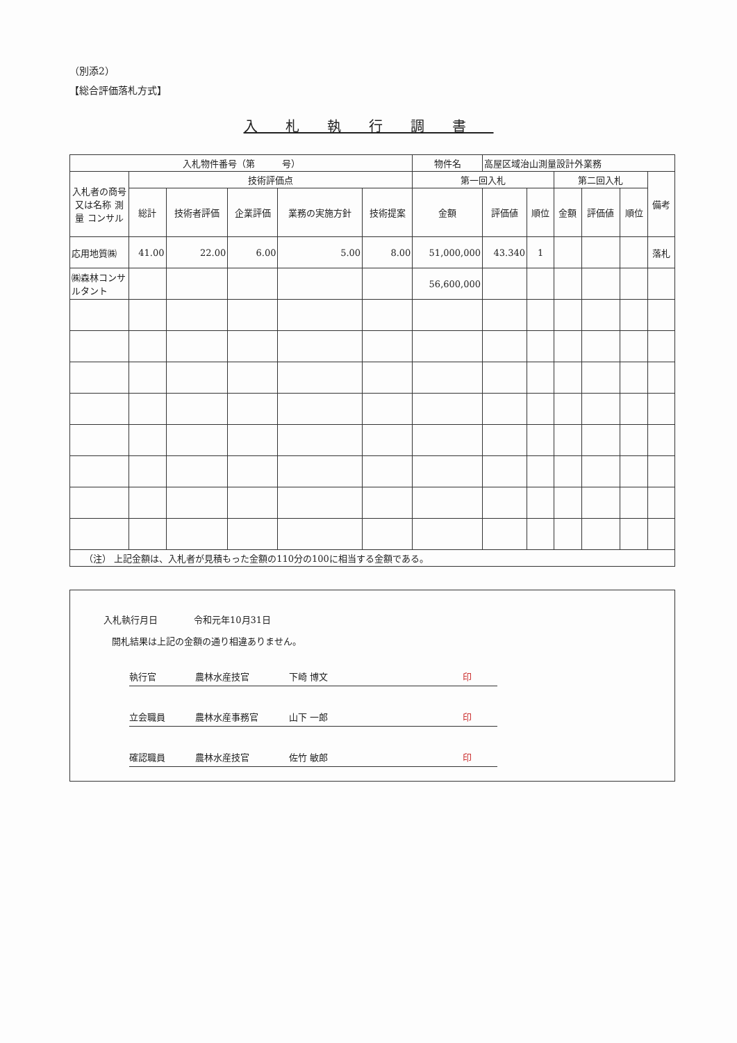（別添2）
【総合評価落札方式】
入札執行調書
| 入札物件番号（第 号） | | | | | | 物件名 | 高屋区域治山測量設計外業務 | | | | | |
| 入札者の商号又は名称 測量 コンサル | 技術評価点 | | | | | 第一回入札 | | | 第二回入札 | | | 備考 |
| | 総計 | 技術者評価 | 企業評価 | 業務の実施方針 | 技術提案 | 金額 | 評価値 | 順位 | 金額 | 評価値 | 順位 | |
| 応用地質㈱ | 41.00 | 22.00 | 6.00 | 5.00 | 8.00 | 51,000,000 | 43.340 | 1 | | | | 落札 |
| ㈱森林コンサルタント | | | | | | 56,600,000 | | | | | | |
| （注） 上記金額は、入札者が見積もった金額の110分の100に相当する金額である。 | | | | | | | | | | | | |
入札執行月日　　　　令和元年10月31日
開札結果は上記の金額の通り相違ありません。
執行官 農林水産技官 下崎 博文 印
立会職員 農林水産事務官 山下 一郎 印
確認職員 農林水産技官 佐竹 敏郎 印